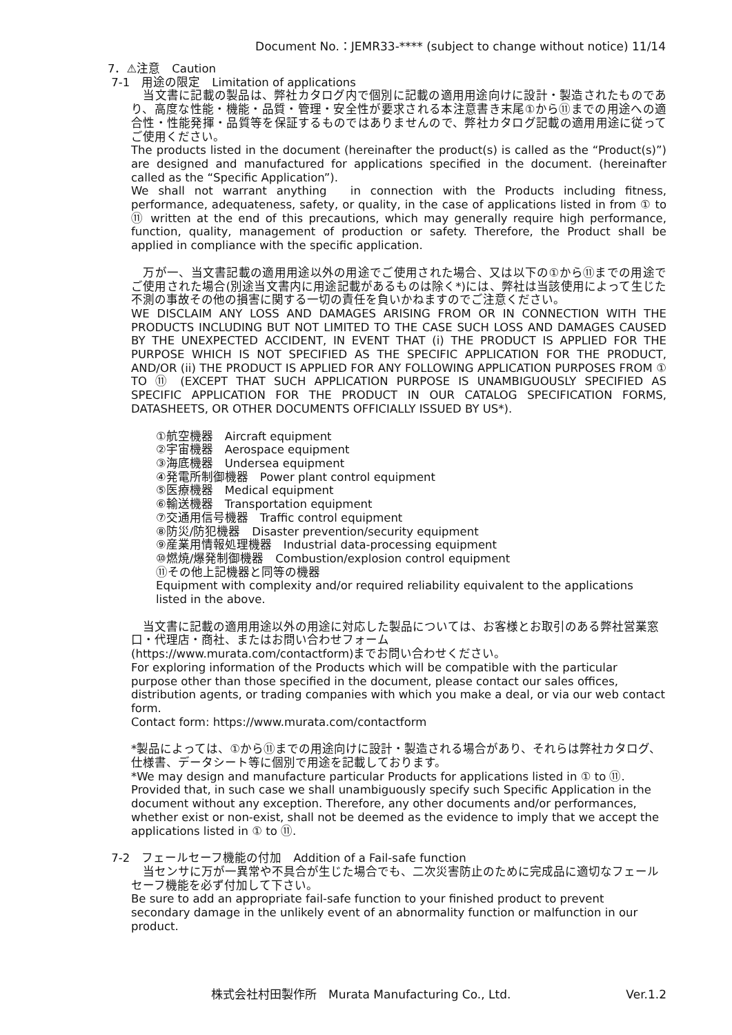Document No.：JEMR33-**** (subject to change without notice) 11/14
7．⚠注意　Caution
7-1　用途の限定　Limitation of applications
　当文書に記載の製品は、弊社カタログ内で個別に記載の適用用途向けに設計・製造されたものであり、高度な性能・機能・品質・管理・安全性が要求される本注意書き末尾①から⑪までの用途への適合性・性能発揮・品質等を保証するものではありませんので、弊社カタログ記載の適用用途に従ってご使用ください。
The products listed in the document (hereinafter the product(s) is called as the “Product(s)”) are designed and manufactured for applications specified in the document. (hereinafter called as the “Specific Application”).
We shall not warrant anything　in connection with the Products including fitness, performance, adequateness, safety, or quality, in the case of applications listed in from ① to ⑪ written at the end of this precautions, which may generally require high performance, function, quality, management of production or safety. Therefore, the Product shall be applied in compliance with the specific application.
　万が一、当文書記載の適用用途以外の用途でご使用された場合、又は以下の①から⑪までの用途でご使用された場合(別途当文書内に用途記載があるものは除く*)には、弊社は当該使用によって生じた不測の事故その他の損害に関する一切の責任を負いかねますのでご注意ください。
WE DISCLAIM ANY LOSS AND DAMAGES ARISING FROM OR IN CONNECTION WITH THE PRODUCTS INCLUDING BUT NOT LIMITED TO THE CASE SUCH LOSS AND DAMAGES CAUSED BY THE UNEXPECTED ACCIDENT, IN EVENT THAT (i) THE PRODUCT IS APPLIED FOR THE PURPOSE WHICH IS NOT SPECIFIED AS THE SPECIFIC APPLICATION FOR THE PRODUCT, AND/OR (ii) THE PRODUCT IS APPLIED FOR ANY FOLLOWING APPLICATION PURPOSES FROM ① TO ⑪ (EXCEPT THAT SUCH APPLICATION PURPOSE IS UNAMBIGUOUSLY SPECIFIED AS SPECIFIC APPLICATION FOR THE PRODUCT IN OUR CATALOG SPECIFICATION FORMS, DATASHEETS, OR OTHER DOCUMENTS OFFICIALLY ISSUED BY US*).
①航空機器　Aircraft equipment
②宇宙機器　Aerospace equipment
③海底機器　Undersea equipment
④発電所制御機器　Power plant control equipment
⑤医療機器　Medical equipment
⑥輸送機器　Transportation equipment
⑦交通用信号機器　Traffic control equipment
⑧防災/防犯機器　Disaster prevention/security equipment
⑨産業用情報処理機器　Industrial data-processing equipment
⑩燃焼/爆発制御機器　Combustion/explosion control equipment
⑪その他上記機器と同等の機器
Equipment with complexity and/or required reliability equivalent to the applications listed in the above.
　当文書に記載の適用用途以外の用途に対応した製品については、お客様とお取引のある弊社営業窓口・代理店・商社、またはお問い合わせフォーム
(https://www.murata.com/contactform)までお問い合わせください。
For exploring information of the Products which will be compatible with the particular purpose other than those specified in the document, please contact our sales offices, distribution agents, or trading companies with which you make a deal, or via our web contact form.
Contact form: https://www.murata.com/contactform
*製品によっては、①から⑪までの用途向けに設計・製造される場合があり、それらは弊社カタログ、仕様書、データシート等に個別で用途を記載しております。
*We may design and manufacture particular Products for applications listed in ① to ⑪. Provided that, in such case we shall unambiguously specify such Specific Application in the document without any exception. Therefore, any other documents and/or performances, whether exist or non-exist, shall not be deemed as the evidence to imply that we accept the applications listed in ① to ⑪.
7-2　フェールセーフ機能の付加　Addition of a Fail-safe function
　当センサに万が一異常や不具合が生じた場合でも、二次災害防止のために完成品に適切なフェールセーフ機能を必ず付加して下さい。
Be sure to add an appropriate fail-safe function to your finished product to prevent secondary damage in the unlikely event of an abnormality function or malfunction in our product.
株式会社村田製作所　Murata Manufacturing Co., Ltd. Ver.1.2